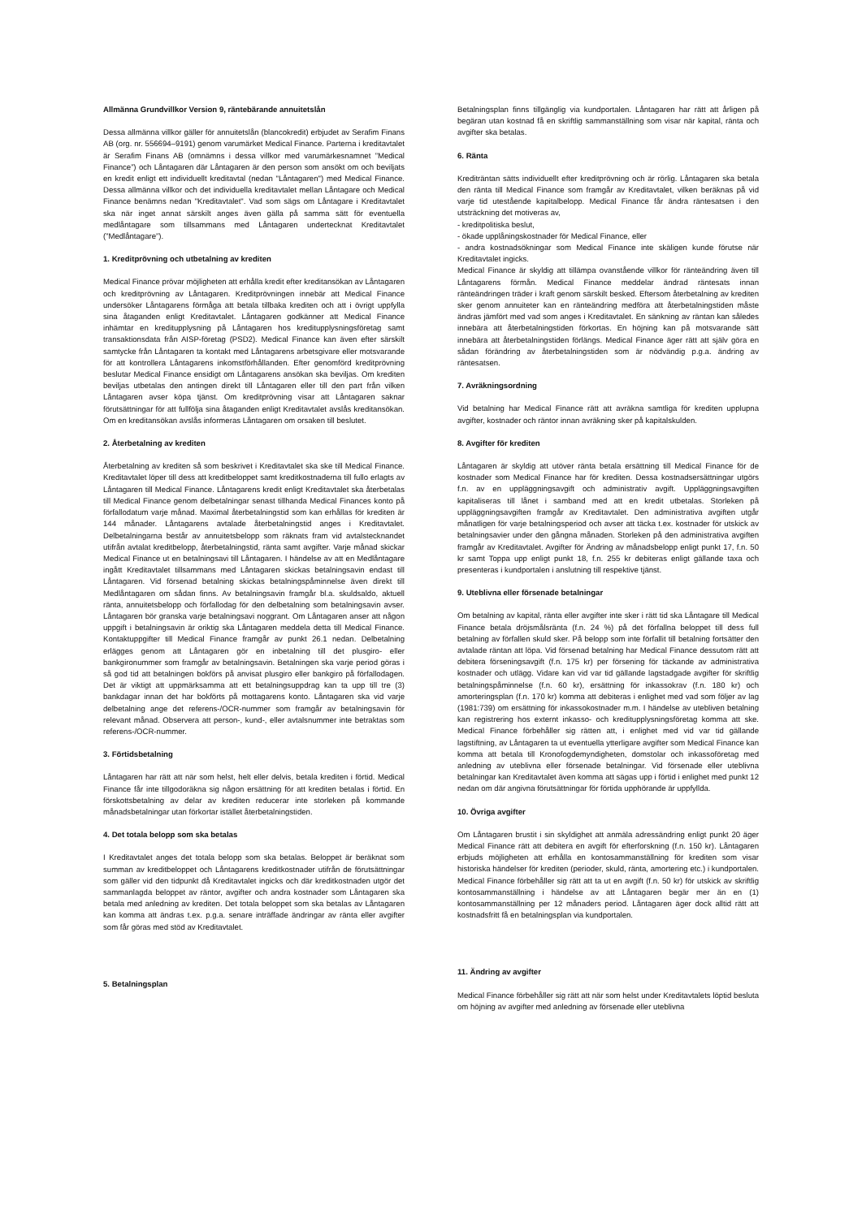Allmänna Grundvillkor Version 9, räntebärande annuitetslån
Dessa allmänna villkor gäller för annuitetslån (blancokredit) erbjudet av Serafim Finans AB (org. nr. 556694–9191) genom varumärket Medical Finance. Parterna i kreditavtalet är Serafim Finans AB (omnämns i dessa villkor med varumärkesnamnet ”Medical Finance”) och Låntagaren där Låntagaren är den person som ansökt om och beviljats en kredit enligt ett individuellt kreditavtal (nedan "Låntagaren") med Medical Finance. Dessa allmänna villkor och det individuella kreditavtalet mellan Låntagare och Medical Finance benämns nedan "Kreditavtalet". Vad som sägs om Låntagare i Kreditavtalet ska när inget annat särskilt anges även gälla på samma sätt för eventuella medlåntagare som tillsammans med Låntagaren undertecknat Kreditavtalet (”Medlåntagare”).
1. Kreditprövning och utbetalning av krediten
Medical Finance prövar möjligheten att erhålla kredit efter kreditansökan av Låntagaren och kreditprövning av Låntagaren. Kreditprövningen innebär att Medical Finance undersöker Låntagarens förmåga att betala tillbaka krediten och att i övrigt uppfylla sina åtaganden enligt Kreditavtalet. Låntagaren godkänner att Medical Finance inhämtar en kreditupplysning på Låntagaren hos kreditupplysningsföretag samt transaktionsdata från AISP-företag (PSD2). Medical Finance kan även efter särskilt samtycke från Låntagaren ta kontakt med Låntagarens arbetsgivare eller motsvarande för att kontrollera Låntagarens inkomstförhållanden. Efter genomförd kreditprövning beslutar Medical Finance ensidigt om Låntagarens ansökan ska beviljas. Om krediten beviljas utbetalas den antingen direkt till Låntagaren eller till den part från vilken Låntagaren avser köpa tjänst. Om kreditprövning visar att Låntagaren saknar förutsättningar för att fullfölja sina åtaganden enligt Kreditavtalet avslås kreditansökan. Om en kreditansökan avslås informeras Låntagaren om orsaken till beslutet.
2. Återbetalning av krediten
Återbetalning av krediten så som beskrivet i Kreditavtalet ska ske till Medical Finance. Kreditavtalet löper till dess att kreditbeloppet samt kreditkostnaderna till fullo erlagts av Låntagaren till Medical Finance. Låntagarens kredit enligt Kreditavtalet ska återbetalas till Medical Finance genom delbetalningar senast tillhanda Medical Finances konto på förfallodatum varje månad. Maximal återbetalningstid som kan erhållas för krediten är 144 månader. Låntagarens avtalade återbetalningstid anges i Kreditavtalet. Delbetalningarna består av annuitetsbelopp som räknats fram vid avtalstecknandet utifrån avtalat kreditbelopp, återbetalningstid, ränta samt avgifter. Varje månad skickar Medical Finance ut en betalningsavi till Låntagaren. I händelse av att en Medlåntagare ingått Kreditavtalet tillsammans med Låntagaren skickas betalningsavin endast till Låntagaren. Vid försenad betalning skickas betalningspåminnelse även direkt till Medlåntagaren om sådan finns. Av betalningsavin framgår bl.a. skuldsaldo, aktuell ränta, annuitetsbelopp och förfallodag för den delbetalning som betalningsavin avser. Låntagaren bör granska varje betalningsavi noggrant. Om Låntagaren anser att någon uppgift i betalningsavin är oriktig ska Låntagaren meddela detta till Medical Finance. Kontaktuppgifter till Medical Finance framgår av punkt 26.1 nedan. Delbetalning erlägges genom att Låntagaren gör en inbetalning till det plusgiro- eller bankgironummer som framgår av betalningsavin. Betalningen ska varje period göras i så god tid att betalningen bokförs på anvisat plusgiro eller bankgiro på förfallodagen. Det är viktigt att uppmärksamma att ett betalningsuppdrag kan ta upp till tre (3) bankdagar innan det har bokförts på mottagarens konto. Låntagaren ska vid varje delbetalning ange det referens-/OCR-nummer som framgår av betalningsavin för relevant månad. Observera att person-, kund-, eller avtalsnummer inte betraktas som referens-/OCR-nummer.
3. Förtidsbetalning
Låntagaren har rätt att när som helst, helt eller delvis, betala krediten i förtid. Medical Finance får inte tillgodoräkna sig någon ersättning för att krediten betalas i förtid. En förskottsbetalning av delar av krediten reducerar inte storleken på kommande månadsbetalningar utan förkortar istället återbetalningstiden.
4. Det totala belopp som ska betalas
I Kreditavtalet anges det totala belopp som ska betalas. Beloppet är beräknat som summan av kreditbeloppet och Låntagarens kreditkostnader utifrån de förutsättningar som gäller vid den tidpunkt då Kreditavtalet ingicks och där kreditkostnaden utgör det sammanlagda beloppet av räntor, avgifter och andra kostnader som Låntagaren ska betala med anledning av krediten. Det totala beloppet som ska betalas av Låntagaren kan komma att ändras t.ex. p.g.a. senare inträffade ändringar av ränta eller avgifter som får göras med stöd av Kreditavtalet.
5. Betalningsplan
Betalningsplan finns tillgänglig via kundportalen. Låntagaren har rätt att årligen på begäran utan kostnad få en skriftlig sammanställning som visar när kapital, ränta och avgifter ska betalas.
6. Ränta
Krediträntan sätts individuellt efter kreditprövning och är rörlig. Låntagaren ska betala den ränta till Medical Finance som framgår av Kreditavtalet, vilken beräknas på vid varje tid utestående kapitalbelopp. Medical Finance får ändra räntesatsen i den utsträckning det motiveras av,
- kreditpolitiska beslut,
- ökade upplåningskostnader för Medical Finance, eller
- andra kostnadsökningar som Medical Finance inte skäligen kunde förutse när Kreditavtalet ingicks.
Medical Finance är skyldig att tillämpa ovanstående villkor för ränteändring även till Låntagarens förmån. Medical Finance meddelar ändrad räntesats innan ränteändringen träder i kraft genom särskilt besked. Eftersom återbetalning av krediten sker genom annuiteter kan en ränteändring medföra att återbetalningstiden måste ändras jämfört med vad som anges i Kreditavtalet. En sänkning av räntan kan således innebära att återbetalningstiden förkortas. En höjning kan på motsvarande sätt innebära att återbetalningstiden förlängs. Medical Finance äger rätt att själv göra en sådan förändring av återbetalningstiden som är nödvändig p.g.a. ändring av räntesatsen.
7. Avräkningsordning
Vid betalning har Medical Finance rätt att avräkna samtliga för krediten upplupna avgifter, kostnader och räntor innan avräkning sker på kapitalskulden.
8. Avgifter för krediten
Låntagaren är skyldig att utöver ränta betala ersättning till Medical Finance för de kostnader som Medical Finance har för krediten. Dessa kostnadsersättningar utgörs f.n. av en uppläggningsavgift och administrativ avgift. Uppläggningsavgiften kapitaliseras till lånet i samband med att en kredit utbetalas. Storleken på uppläggningsavgiften framgår av Kreditavtalet. Den administrativa avgiften utgår månatligen för varje betalningsperiod och avser att täcka t.ex. kostnader för utskick av betalningsavier under den gångna månaden. Storleken på den administrativa avgiften framgår av Kreditavtalet. Avgifter för Ändring av månadsbelopp enligt punkt 17, f.n. 50 kr samt Toppa upp enligt punkt 18, f.n. 255 kr debiteras enligt gällande taxa och presenteras i kundportalen i anslutning till respektive tjänst.
9. Uteblivna eller försenade betalningar
Om betalning av kapital, ränta eller avgifter inte sker i rätt tid ska Låntagare till Medical Finance betala dröjsmålsränta (f.n. 24 %) på det förfallna beloppet till dess full betalning av förfallen skuld sker. På belopp som inte förfallit till betalning fortsätter den avtalade räntan att löpa. Vid försenad betalning har Medical Finance dessutom rätt att debitera förseningsavgift (f.n. 175 kr) per försening för täckande av administrativa kostnader och utlägg. Vidare kan vid var tid gällande lagstadgade avgifter för skriftlig betalningspåminnelse (f.n. 60 kr), ersättning för inkassokrav (f.n. 180 kr) och amorteringsplan (f.n. 170 kr) komma att debiteras i enlighet med vad som följer av lag (1981:739) om ersättning för inkassokostnader m.m. I händelse av utebliven betalning kan registrering hos externt inkasso- och kreditupplysningsföretag komma att ske. Medical Finance förbehåller sig rätten att, i enlighet med vid var tid gällande lagstiftning, av Låntagaren ta ut eventuella ytterligare avgifter som Medical Finance kan komma att betala till Kronofogdemyndigheten, domstolar och inkassoföretag med anledning av uteblivna eller försenade betalningar. Vid försenade eller uteblivna betalningar kan Kreditavtalet även komma att sägas upp i förtid i enlighet med punkt 12 nedan om där angivna förutsättningar för förtida upphörande är uppfyllda.
10. Övriga avgifter
Om Låntagaren brustit i sin skyldighet att anmäla adressändring enligt punkt 20 äger Medical Finance rätt att debitera en avgift för efterforskning (f.n. 150 kr). Låntagaren erbjuds möjligheten att erhålla en kontosammanställning för krediten som visar historiska händelser för krediten (perioder, skuld, ränta, amortering etc.) i kundportalen. Medical Finance förbehåller sig rätt att ta ut en avgift (f.n. 50 kr) för utskick av skriftlig kontosammanställning i händelse av att Låntagaren begär mer än en (1) kontosammanställning per 12 månaders period. Låntagaren äger dock alltid rätt att kostnadsfritt få en betalningsplan via kundportalen.
11. Ändring av avgifter
Medical Finance förbehåller sig rätt att när som helst under Kreditavtalets löptid besluta om höjning av avgifter med anledning av försenade eller uteblivna